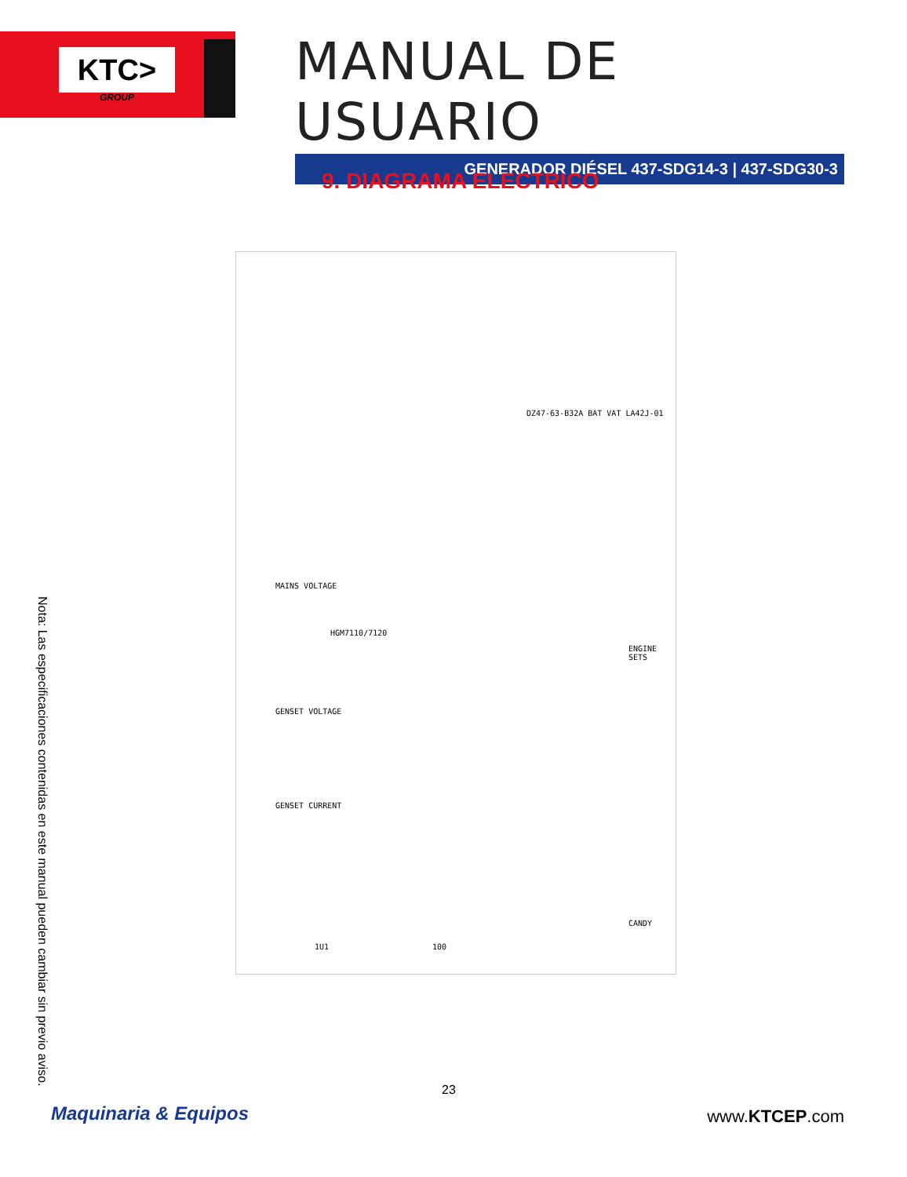KTC>
GROUP
MANUAL DE USUARIO
GENERADOR DIÉSEL 437-SDG14-3 | 437-SDG30-3
9. DIAGRAMA ELECTRICO
HGM7110/7120
ENGINE SETS
CANDY
MAINS VOLTAGE
GENSET VOLTAGE
GENSET CURRENT
1U1 100
DZ47-63-B32A BAT VAT LA42J-01
Nota: Las especificaciones contenidas en este manual pueden cambiar sin previo aviso.
23
Maquinaria & Equipos www.KTCEP.com